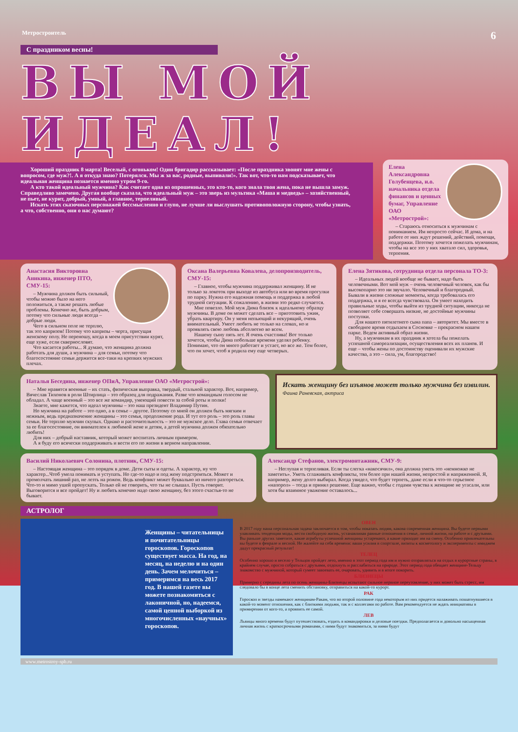Метростроитель 6
С праздником весны!
ВЫ МОЙ ИДЕАЛ!
Хороший праздник 8 марта! Веселый, с огоньком! Один бригадир рассказывает: «После праздника звонят мне жены с вопросом, где муж?!. А я откуда знаю? Потерялся. Мы ж за вас, родные, выпивали!». Так вот, что-то нам подсказывает, что идеальная женщина познается именно утром 9-го.
А кто такой идеальный мужчина? Как считает одна из опрошенных, это кто-то, кого знала твоя жена, пока не вышла замуж. Справедливо замечено. Другая вообще сказала, что идеальный муж – это зверь из мультика «Маша и медведь» – хозяйственный, не пьет, не курит, добрый, умный, а главное, терпеливый.
Искать этих сказочных персонажей бессмысленно и глупо, не лучше ли выслушать противоположную сторону, чтобы узнать, а что, собственно, они о нас думают?
Елена Александровна Голубенцева, и.о. начальника отдела финансов и ценных бумаг, Управление ОАО «Метрострой»:
– Стараюсь относиться к мужчинам с пониманием. Им непросто сейчас. И дома, и на работе от них ждут решений, действий, помощи, поддержки. Поэтому хочется пожелать мужчинам, чтобы на все это у них хватало сил, здоровья, терпения.
Анастасия Викторовна Аникина, инженер ПТО, СМУ-15:
– Мужчина должен быть сильный, чтобы можно было на него положиться, а также решать любые проблемы. Конечно же, быть добрым, потому что сильные люди всегда – добрые люди.
Чего в сильном поле не терплю, так это капризов! Потому что капризы – черта, присущая женскому полу. Не переношу, когда в моем присутствии курят, еще хуже, если сквернословят.
Что касается работы... Я думаю, что женщина должна работать для души, а мужчина – для семьи, потому что благосостояние семьи держится все-таки на крепких мужских плечах.
Оксана Валерьевна Ковалева, делопроизводитель, СМУ-15:
– Главное, чтобы мужчина поддерживал женщину. И не только за локоток при выходе из автобуса или во время прогулки по парку. Нужна его надежная помощь и поддержка в любой трудной ситуации. К сожалению, в жизни это редко случается.
Мне повезло. Мой муж Дима близок к идеальному образцу мужчины. В доме он может сделать все – приготовить ужин, убрать квартиру. Он у меня непьющий и некурящий, очень внимательный. Умеет любить не только на словах, но и проявлять свою любовь абсолютно во всем.
Нашему сыну пять лет. Я очень счастлива! Вот только хочется, чтобы Дима побольше времени уделял ребенку. Понимаю, что он много работает и устает, но все же. Тем более, что он хочет, чтоб я родила ему еще четверых.
Елена Зятикова, сотрудница отдела персонала ТО-3:
– Идеальных людей вообще не бывает, надо быть человечными. Вот мой муж – очень человечный человек, как бы высокопарно это ни звучало. Человечный и благородный. Бывали в жизни сложные моменты, когда требовалась его поддержка, и я ее всегда чувствовала. Он умеет находить правильные ходы, чтобы выйти из трудной ситуации, никогда не позволяет себе совершать низкие, не достойные мужчины поступки.
Для нашего пятилетнего сына папа – авторитет. Мы вместе в свободное время отдыхаем в Сосновке – прекрасном нашем парке. Ведем активный образ жизни.
Ну, а мужчинам в их праздник я хотела бы пожелать успешной самореализации, осуществления всех их планов. И еще – чтобы жены по достоинству оценивали их мужские качества, а это – сила, ум, благородство!
Наталья Беседина, инженер ОПиА, Управление ОАО «Метрострой»:
– Мне нравятся военные – их стать, физическая выправка, твердый, стальной характер. Вот, например, Вячеслав Тихонов в роли Штирлица – это образец для подражания. Разве что командным голосом не обладал. А чаще военный – это все же командир, умеющий повести за собой роты и полки!
Знаете, мне кажется, что идеал мужчины – это наш президент Владимир Путин.
Но мужчина на работе – это одно, а в семье – другое. Поэтому со мной он должен быть мягким и нежным, ведь предназначение женщины – это семья, продолжение рода. И тут его роль – это роль главы семьи. Не терплю мужчин скупых. Однако и расточительность – это не мужское дело. Глава семьи отвечает за ее благосостояние, он внимателен к любимой жене и детям, а детей мужчина должен обязательно любить!
Для них – добрый наставник, который может воспитать личным примером.
А я буду его всячески поддерживать и вести его по жизни в верном направлении.
Искать женщину без изъянов может только мужчина без извилин.
Фаина Раневская, актриса
Василий Николаевич Солонина, плотник, СМУ-15:
– Настоящая женщина – это порядок в доме. Дети сыты и одеты. А характер, ну что характер...Чтоб умела понимать и уступать. Но где-то надо и под жену подстроиться. Может и промолчать лишний раз, не лезть на рожон. Ведь конфликт может буквально из ничего разгореться. Что-то и мимо ушей пропускать. Только ей не говорить, что ты не слышал. Пусть говорит. Выговорится и все пройдет! Ну и любить конечно надо свою женщину, без этого счастья-то не бывает.
Александр Стефанов, электромонтажник, СМУ-9:
– Неглупая и терпеливая. Если ты слегка «накосячил», она должна уметь это «немножко не заметить». Уметь сглаживать конфликты, тем более при нашей жизни, непростой и напряженной. Я, например, жену долго выбирал. Когда увидел, что будет терпеть, даже если я что-то серьезное «напорол» – тогда и принял решение. Еще важно, чтобы с годами чувства к женщине не угасали, или хотя бы взаимное уважение оставалось...
АСТРОЛОГ
Женщины – читательницы и почитательницы гороскопов. Гороскопов существует масса. На год, на месяц, на неделю и на один день. Зачем мелочиться – примеримся на весь 2017 год. В нашей газете вы можете познакомиться с лаконичной, но, надеемся, самой ценной выборкой из многочисленных «научных» гороскопов.
ОВЕН
В 2017 году ваша персональная задача заключается в том, чтобы показать людям, какова современная женщина. Вы будете первыми улавливать тенденции моды, вести свободную жизнь, устанавливая равные отношения в семье, личной жизни, на работе и с друзьями. Вы раньше других заметите, какие атрибуты успешной женщины устаревают, а какие приходят им на смену. Особенно привлекательны вы будете в феврале и весной. Не жалейте на себя времени: ваши усилия в спортзале, визиты к косметологу и эксперименты с имиджем дадут прекрасный результат!
ТЕЛЕЦ
Особенно хорошо и весело у Тельцов пройдет лето, именно в этот период года им и нужно отправляться на отдых в курортные страны, в крайнем случае, просто собраться с друзьями, отдохнуть и расслабиться на природе. Этот период года обещает женщине-Тельцу знакомство с мужчиной, который сумеет завоевать ее, очаровать, удивить и в итоге покорить.
БЛИЗНЕЦЫ
Примерно с середины лета по осень женщины-Близнецы испытают сильное нервное переутомление, у них может быть стресс, им следовало бы в конце лета сменить обстановку, отправиться на какой-то курорт.
РАК
Гороскоп и звезды намекают женщинам-Ракам, что во второй половине года некоторым из них придется налаживать пошатнувшиеся в какой-то момент отношения, как с близкими людьми, так и с коллегами по работе. Вам рекомендуется не ждать инициативы в примирении от кого-то, а проявить ее самой.
ЛЕВ
Львицы много времени будут путешествовать, ездить в командировки и деловые поездки. Предполагается и довольно насыщенная личная жизнь с краткосрочными романами, с ними будут знакомиться, за ними будут
www.metrostroy-spb.ru